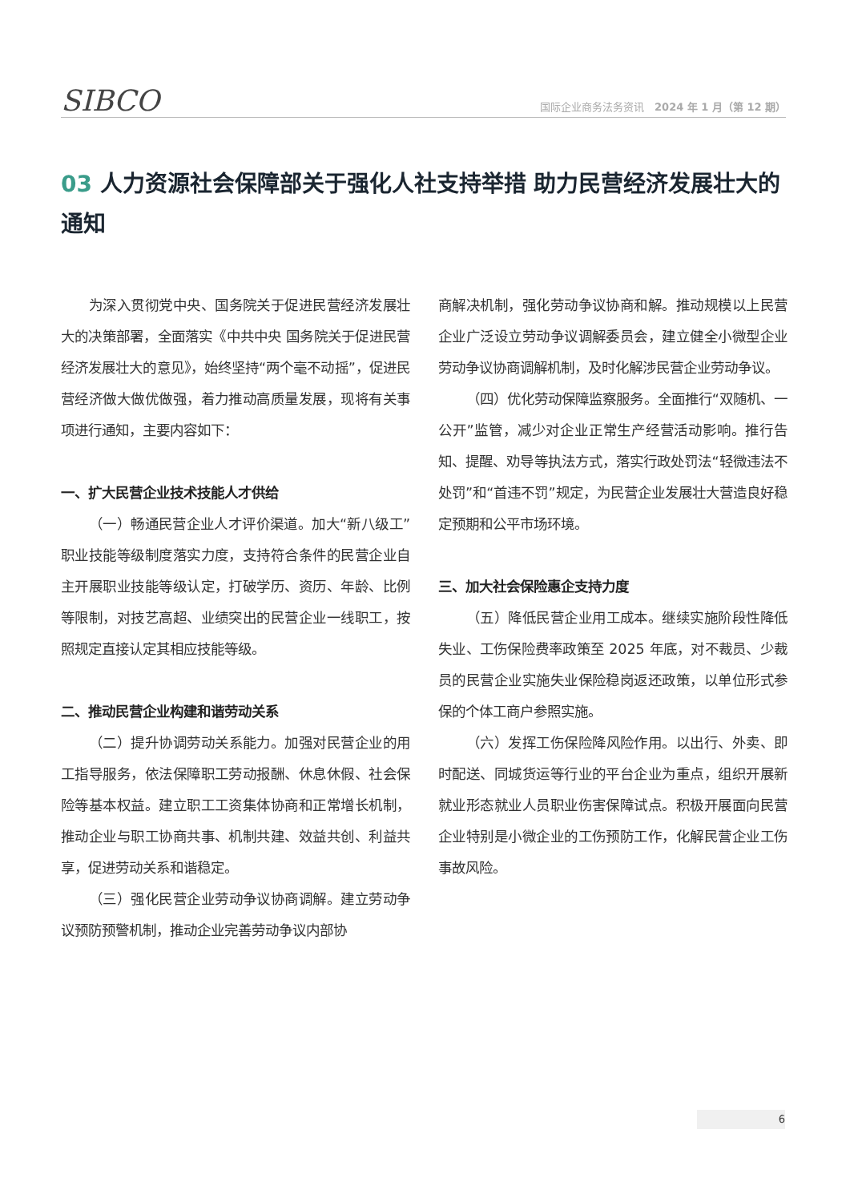SIBCO
国际企业商务法务资讯　2024 年 1 月（第 12 期）
03 人力资源社会保障部关于强化人社支持举措 助力民营经济发展壮大的通知
为深入贯彻党中央、国务院关于促进民营经济发展壮大的决策部署，全面落实《中共中央 国务院关于促进民营经济发展壮大的意见》，始终坚持“两个毫不动摇”，促进民营经济做大做优做强，着力推动高质量发展，现将有关事项进行通知，主要内容如下：
一、扩大民营企业技术技能人才供给
（一）畅通民营企业人才评价渠道。加大“新八级工”职业技能等级制度落实力度，支持符合条件的民营企业自主开展职业技能等级认定，打破学历、资历、年龄、比例等限制，对技艺高超、业绩突出的民营企业一线职工，按照规定直接认定其相应技能等级。
二、推动民营企业构建和谐劳动关系
（二）提升协调劳动关系能力。加强对民营企业的用工指导服务，依法保障职工劳动报酬、休息休假、社会保险等基本权益。建立职工工资集体协商和正常增长机制，推动企业与职工协商共事、机制共建、效益共创、利益共享，促进劳动关系和谐稳定。
（三）强化民营企业劳动争议协商调解。建立劳动争议预防预警机制，推动企业完善劳动争议内部协
商解决机制，强化劳动争议协商和解。推动规模以上民营企业广泛设立劳动争议调解委员会，建立健全小微型企业劳动争议协商调解机制，及时化解涉民营企业劳动争议。
（四）优化劳动保障监察服务。全面推行“双随机、一公开”监管，减少对企业正常生产经营活动影响。推行告知、提醒、劝导等执法方式，落实行政处罚法“轻微违法不处罚”和“首违不罚”规定，为民营企业发展壮大营造良好稳定预期和公平市场环境。
三、加大社会保险惠企支持力度
（五）降低民营企业用工成本。继续实施阶段性降低失业、工伤保险费率政策至 2025 年底，对不裁员、少裁员的民营企业实施失业保险稳岗返还政策，以单位形式参保的个体工商户参照实施。
（六）发挥工伤保险降风险作用。以出行、外卖、即时配送、同城货运等行业的平台企业为重点，组织开展新就业形态就业人员职业伤害保障试点。积极开展面向民营企业特别是小微企业的工伤预防工作，化解民营企业工伤事故风险。
6